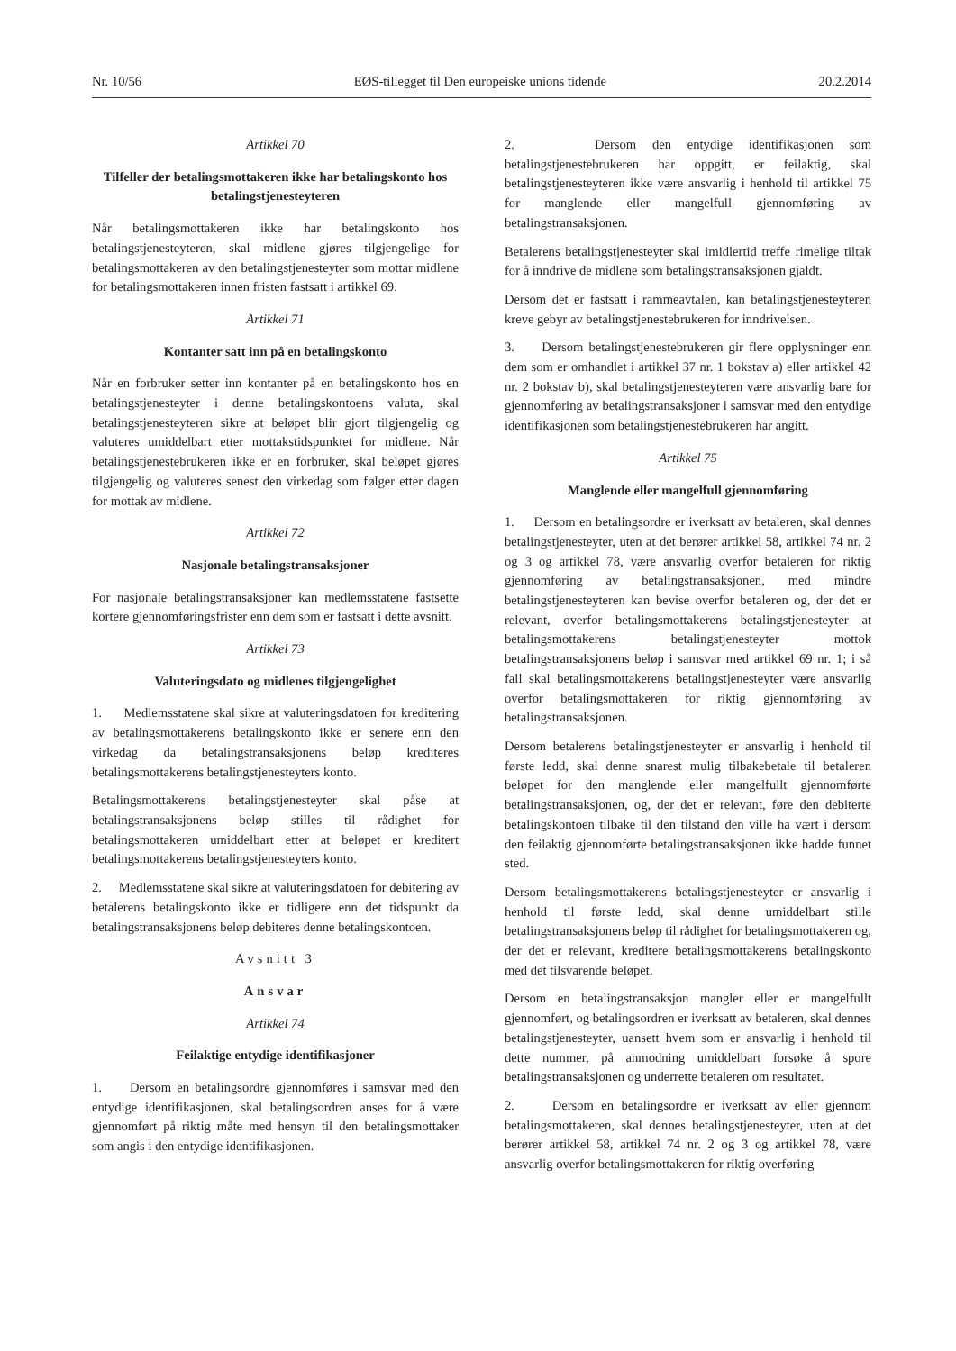Nr. 10/56 EØS-tillegget til Den europeiske unions tidende 20.2.2014
Artikkel 70
Tilfeller der betalingsmottakeren ikke har betalingskonto hos betalingstjenesteyteren
Når betalingsmottakeren ikke har betalingskonto hos betalingstjenesteyteren, skal midlene gjøres tilgjengelige for betalingsmottakeren av den betalingstjenesteyter som mottar midlene for betalingsmottakeren innen fristen fastsatt i artikkel 69.
Artikkel 71
Kontanter satt inn på en betalingskonto
Når en forbruker setter inn kontanter på en betalingskonto hos en betalingstjenesteyter i denne betalingskontoens valuta, skal betalingstjenesteyteren sikre at beløpet blir gjort tilgjengelig og valuteres umiddelbart etter mottakstidspunktet for midlene. Når betalingstjenestebrukeren ikke er en forbruker, skal beløpet gjøres tilgjengelig og valuteres senest den virkedag som følger etter dagen for mottak av midlene.
Artikkel 72
Nasjonale betalingstransaksjoner
For nasjonale betalingstransaksjoner kan medlemsstatene fastsette kortere gjennomføringsfrister enn dem som er fastsatt i dette avsnitt.
Artikkel 73
Valuteringsdato og midlenes tilgjengelighet
1. Medlemsstatene skal sikre at valuteringsdatoen for kreditering av betalingsmottakerens betalingskonto ikke er senere enn den virkedag da betalingstransaksjonens beløp krediteres betalingsmottakerens betalingstjenesteyters konto.
Betalingsmottakerens betalingstjenesteyter skal påse at betalingstransaksjonens beløp stilles til rådighet for betalingsmottakeren umiddelbart etter at beløpet er kreditert betalingsmottakerens betalingstjenesteyters konto.
2. Medlemsstatene skal sikre at valuteringsdatoen for debitering av betalerens betalingskonto ikke er tidligere enn det tidspunkt da betalingstransaksjonens beløp debiteres denne betalingskontoen.
Avsnitt 3
Ansvar
Artikkel 74
Feilaktige entydige identifikasjoner
1. Dersom en betalingsordre gjennomføres i samsvar med den entydige identifikasjonen, skal betalingsordren anses for å være gjennomført på riktig måte med hensyn til den betalingsmottaker som angis i den entydige identifikasjonen.
2. Dersom den entydige identifikasjonen som betalingstjenestebrukeren har oppgitt, er feilaktig, skal betalingstjenesteyteren ikke være ansvarlig i henhold til artikkel 75 for manglende eller mangelfull gjennomføring av betalingstransaksjonen.
Betalerens betalingstjenesteyter skal imidlertid treffe rimelige tiltak for å inndrive de midlene som betalingstransaksjonen gjaldt.
Dersom det er fastsatt i rammeavtalen, kan betalingstjenesteyteren kreve gebyr av betalingstjenestebrukeren for inndrivelsen.
3. Dersom betalingstjenestebrukeren gir flere opplysninger enn dem som er omhandlet i artikkel 37 nr. 1 bokstav a) eller artikkel 42 nr. 2 bokstav b), skal betalingstjenesteyteren være ansvarlig bare for gjennomføring av betalingstransaksjoner i samsvar med den entydige identifikasjonen som betalingstjenestebrukeren har angitt.
Artikkel 75
Manglende eller mangelfull gjennomføring
1. Dersom en betalingsordre er iverksatt av betaleren, skal dennes betalingstjenesteyter, uten at det berører artikkel 58, artikkel 74 nr. 2 og 3 og artikkel 78, være ansvarlig overfor betaleren for riktig gjennomføring av betalingstransaksjonen, med mindre betalingstjenesteyteren kan bevise overfor betaleren og, der det er relevant, overfor betalingsmottakerens betalingstjenesteyter at betalingsmottakerens betalingstjenesteyter mottok betalingstransaksjonens beløp i samsvar med artikkel 69 nr. 1; i så fall skal betalingsmottakerens betalingstjenesteyter være ansvarlig overfor betalingsmottakeren for riktig gjennomføring av betalingstransaksjonen.
Dersom betalerens betalingstjenesteyter er ansvarlig i henhold til første ledd, skal denne snarest mulig tilbakebetale til betaleren beløpet for den manglende eller mangelfullt gjennomførte betalingstransaksjonen, og, der det er relevant, føre den debiterte betalingskontoen tilbake til den tilstand den ville ha vært i dersom den feilaktig gjennomførte betalingstransaksjonen ikke hadde funnet sted.
Dersom betalingsmottakerens betalingstjenesteyter er ansvarlig i henhold til første ledd, skal denne umiddelbart stille betalingstransaksjonens beløp til rådighet for betalingsmottakeren og, der det er relevant, kreditere betalingsmottakerens betalingskonto med det tilsvarende beløpet.
Dersom en betalingstransaksjon mangler eller er mangelfullt gjennomført, og betalingsordren er iverksatt av betaleren, skal dennes betalingstjenesteyter, uansett hvem som er ansvarlig i henhold til dette nummer, på anmodning umiddelbart forsøke å spore betalingstransaksjonen og underrette betaleren om resultatet.
2. Dersom en betalingsordre er iverksatt av eller gjennom betalingsmottakeren, skal dennes betalingstjenesteyter, uten at det berører artikkel 58, artikkel 74 nr. 2 og 3 og artikkel 78, være ansvarlig overfor betalingsmottakeren for riktig overføring